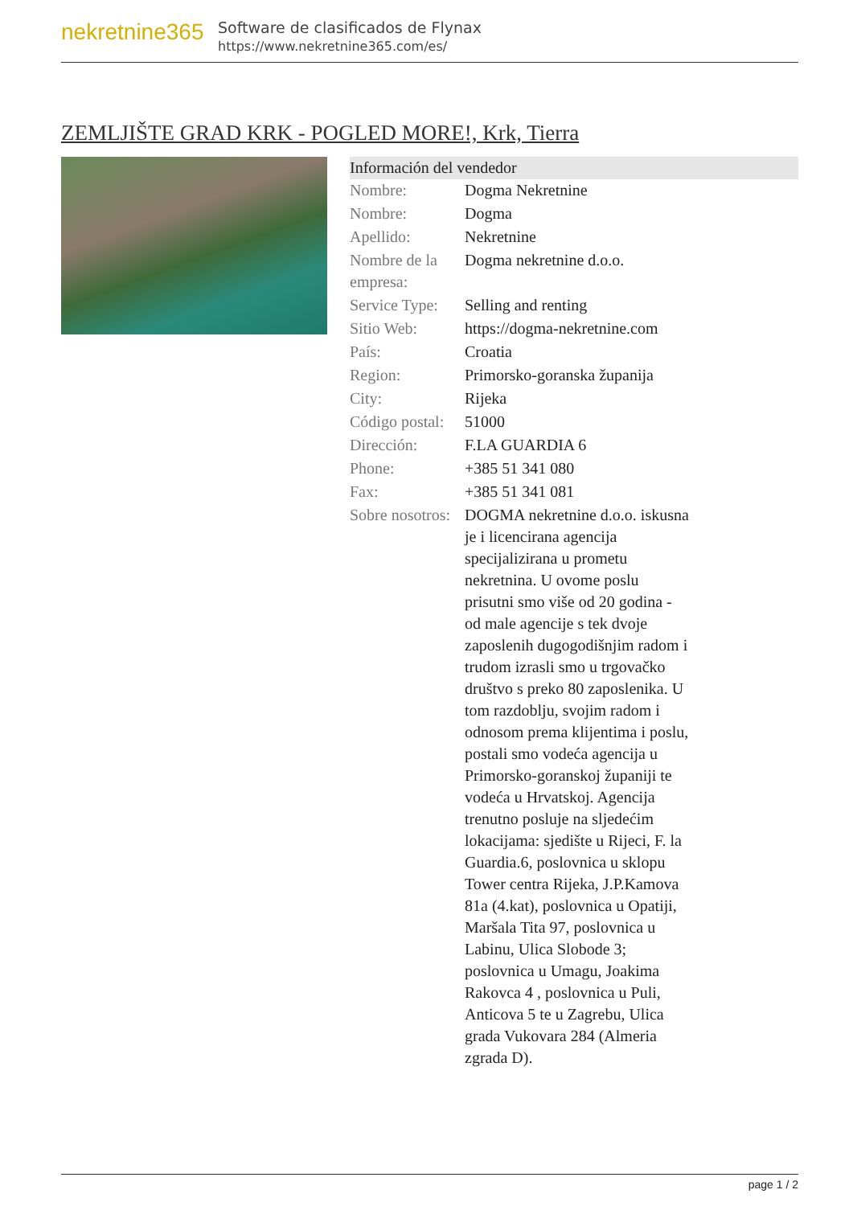nekretnine365
Software de clasificados de Flynax
https://www.nekretnine365.com/es/
ZEMLJIŠTE GRAD KRK - POGLED MORE!, Krk, Tierra
Información del vendedor
| Nombre: | Dogma Nekretnine |
| Nombre: | Dogma |
| Apellido: | Nekretnine |
| Nombre de la empresa: | Dogma nekretnine d.o.o. |
| Service Type: | Selling and renting |
| Sitio Web: | https://dogma-nekretnine.com |
| País: | Croatia |
| Region: | Primorsko-goranska županija |
| City: | Rijeka |
| Código postal: | 51000 |
| Dirección: | F.LA GUARDIA 6 |
| Phone: | +385 51 341 080 |
| Fax: | +385 51 341 081 |
| Sobre nosotros: | DOGMA nekretnine d.o.o. iskusna je i licencirana agencija specijalizirana u prometu nekretnina. U ovome poslu prisutni smo više od 20 godina - od male agencije s tek dvoje zaposlenih dugogodišnjim radom i trudom izrasli smo u trgovačko društvo s preko 80 zaposlenika. U tom razdoblju, svojim radom i odnosom prema klijentima i poslu, postali smo vodeća agencija u Primorsko-goranskoj županiji te vodeća u Hrvatskoj. Agencija trenutno posluje na sljedećim lokacijama: sjedište u Rijeci, F. la Guardia.6, poslovnica u sklopu Tower centra Rijeka, J.P.Kamova 81a (4.kat), poslovnica u Opatiji, Maršala Tita 97, poslovnica u Labinu, Ulica Slobode 3; poslovnica u Umagu, Joakima Rakovca 4 , poslovnica u Puli, Anticova 5 te u Zagrebu, Ulica grada Vukovara 284 (Almeria zgrada D). |
page 1 / 2